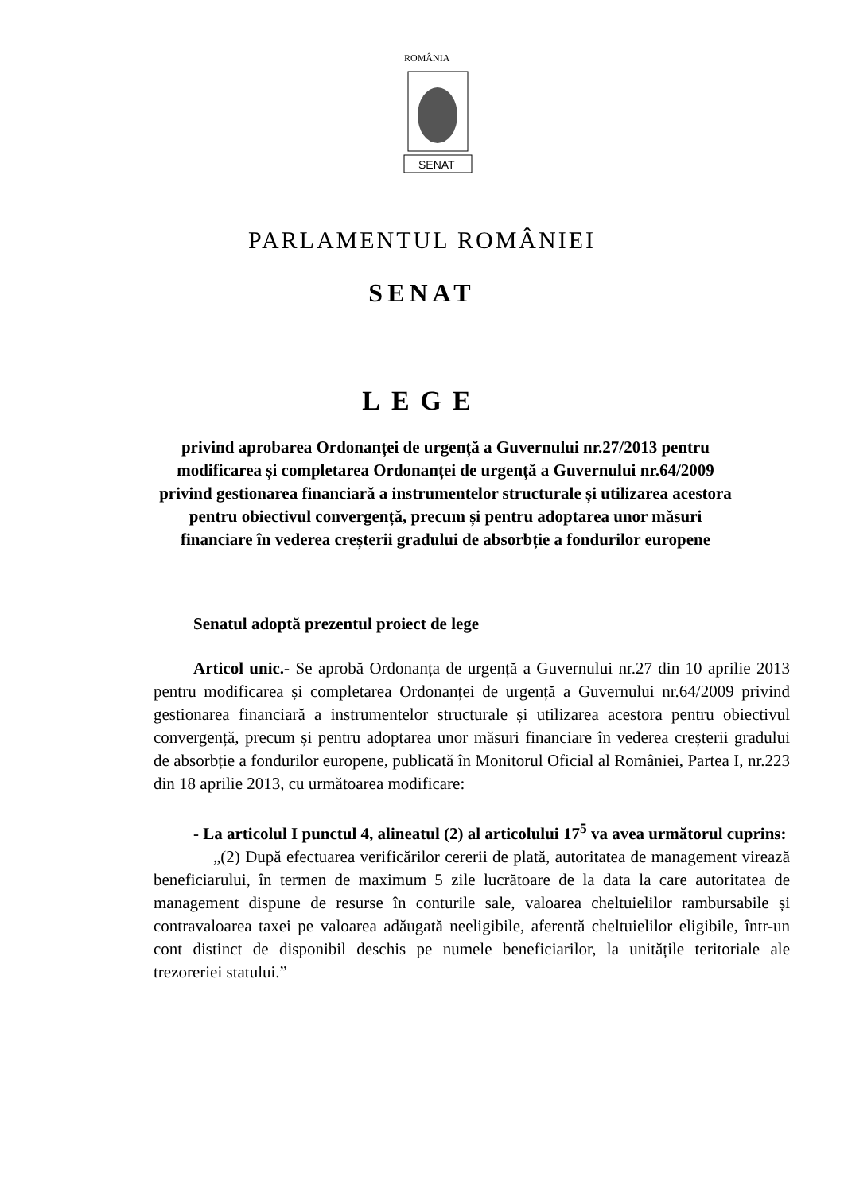ROMÂNIA
SENAT
PARLAMENTUL ROMÂNIEI
SENAT
LEGE
privind aprobarea Ordonanței de urgență a Guvernului nr.27/2013 pentru modificarea și completarea Ordonanței de urgență a Guvernului nr.64/2009 privind gestionarea financiară a instrumentelor structurale și utilizarea acestora pentru obiectivul convergență, precum și pentru adoptarea unor măsuri financiare în vederea creșterii gradului de absorbție a fondurilor europene
Senatul adoptă prezentul proiect de lege
Articol unic.- Se aprobă Ordonanța de urgență a Guvernului nr.27 din 10 aprilie 2013 pentru modificarea și completarea Ordonanței de urgență a Guvernului nr.64/2009 privind gestionarea financiară a instrumentelor structurale și utilizarea acestora pentru obiectivul convergență, precum și pentru adoptarea unor măsuri financiare în vederea creșterii gradului de absorbție a fondurilor europene, publicată în Monitorul Oficial al României, Partea I, nr.223 din 18 aprilie 2013, cu următoarea modificare:
- La articolul I punctul 4, alineatul (2) al articolului 17<sup>5</sup> va avea următorul cuprins:
„(2) După efectuarea verificărilor cererii de plată, autoritatea de management virează beneficiarului, în termen de maximum 5 zile lucrătoare de la data la care autoritatea de management dispune de resurse în conturile sale, valoarea cheltuielilor rambursabile și contravaloarea taxei pe valoarea adăugată neeligibile, aferentă cheltuielilor eligibile, într-un cont distinct de disponibil deschis pe numele beneficiarilor, la unitățile teritoriale ale trezoreriei statului.”